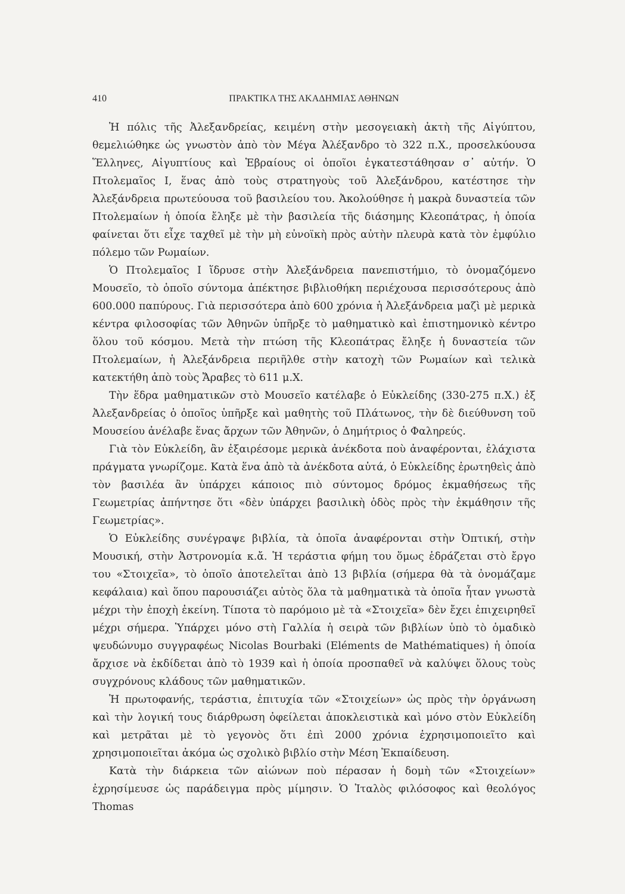410 ΠΡΑΚΤΙΚΑ ΤΗΣ ΑΚΑΔΗΜΙΑΣ ΑΘΗΝΩΝ
Ἡ πόλις τῆς Ἀλεξανδρείας, κειμένη στὴν μεσογειακὴ ἀκτὴ τῆς Αἰγύπτου, θεμελιώθηκε ὡς γνωστὸν ἀπὸ τὸν Μέγα Ἀλέξανδρο τὸ 322 π.Χ., προσελκύουσα Ἕλληνες, Αἰγυπτίους καὶ Ἑβραίους οἱ ὁποῖοι ἐγκατεστάθησαν σ᾽ αὐτήν. Ὁ Πτολεμαῖος Ι, ἕνας ἀπὸ τοὺς στρατηγοὺς τοῦ Ἀλεξάνδρου, κατέστησε τὴν Ἀλεξάνδρεια πρωτεύουσα τοῦ βασιλείου του. Ἀκολούθησε ἡ μακρὰ δυναστεία τῶν Πτολεμαίων ἡ ὁποία ἔληξε μὲ τὴν βασιλεία τῆς διάσημης Κλεοπάτρας, ἡ ὁποία φαίνεται ὅτι εἶχε ταχθεῖ μὲ τὴν μὴ εὐνοϊκὴ πρὸς αὐτὴν πλευρὰ κατὰ τὸν ἐμφύλιο πόλεμο τῶν Ρωμαίων.
Ὁ Πτολεμαῖος Ι ἵδρυσε στὴν Ἀλεξάνδρεια πανεπιστήμιο, τὸ ὀνομαζόμενο Μουσεῖο, τὸ ὁποῖο σύντομα ἀπέκτησε βιβλιοθήκη περιέχουσα περισσότερους ἀπὸ 600.000 παπύρους. Γιὰ περισσότερα ἀπὸ 600 χρόνια ἡ Ἀλεξάνδρεια μαζὶ μὲ μερικὰ κέντρα φιλοσοφίας τῶν Ἀθηνῶν ὑπῆρξε τὸ μαθηματικὸ καὶ ἐπιστημονικὸ κέντρο ὅλου τοῦ κόσμου. Μετὰ τὴν πτώση τῆς Κλεοπάτρας ἔληξε ἡ δυναστεία τῶν Πτολεμαίων, ἡ Ἀλεξάνδρεια περιῆλθε στὴν κατοχὴ τῶν Ρωμαίων καὶ τελικὰ κατεκτήθη ἀπὸ τοὺς Ἄραβες τὸ 611 μ.Χ.
Τὴν ἕδρα μαθηματικῶν στὸ Μουσεῖο κατέλαβε ὁ Εὐκλείδης (330-275 π.Χ.) ἐξ Ἀλεξανδρείας ὁ ὁποῖος ὑπῆρξε καὶ μαθητὴς τοῦ Πλάτωνος, τὴν δὲ διεύθυνση τοῦ Μουσείου ἀνέλαβε ἕνας ἄρχων τῶν Ἀθηνῶν, ὁ Δημήτριος ὁ Φαληρεύς.
Γιὰ τὸν Εὐκλείδη, ἂν ἐξαιρέσομε μερικὰ ἀνέκδοτα ποὺ ἀναφέρονται, ἐλάχιστα πράγματα γνωρίζομε. Κατὰ ἕνα ἀπὸ τὰ ἀνέκδοτα αὐτά, ὁ Εὐκλείδης ἐρωτηθεὶς ἀπὸ τὸν βασιλέα ἂν ὑπάρχει κάποιος πιὸ σύντομος δρόμος ἐκμαθήσεως τῆς Γεωμετρίας ἀπήντησε ὅτι «δὲν ὑπάρχει βασιλικὴ ὁδὸς πρὸς τὴν ἐκμάθησιν τῆς Γεωμετρίας».
Ὁ Εὐκλείδης συνέγραψε βιβλία, τὰ ὁποῖα ἀναφέρονται στὴν Ὀπτική, στὴν Μουσική, στὴν Ἀστρονομία κ.ἄ. Ἡ τεράστια φήμη του ὅμως ἑδράζεται στὸ ἔργο του «Στοιχεῖα», τὸ ὁποῖο ἀποτελεῖται ἀπὸ 13 βιβλία (σήμερα θὰ τὰ ὀνομάζαμε κεφάλαια) καὶ ὅπου παρουσιάζει αὐτὸς ὅλα τὰ μαθηματικὰ τὰ ὁποῖα ἦταν γνωστὰ μέχρι τὴν ἐποχὴ ἐκείνη. Τίποτα τὸ παρόμοιο μὲ τὰ «Στοιχεῖα» δὲν ἔχει ἐπιχειρηθεῖ μέχρι σήμερα. Ὑπάρχει μόνο στὴ Γαλλία ἡ σειρὰ τῶν βιβλίων ὑπὸ τὸ ὁμαδικὸ ψευδώνυμο συγγραφέως Nicolas Bourbaki (Eléments de Mathématiques) ἡ ὁποία ἄρχισε νὰ ἐκδίδεται ἀπὸ τὸ 1939 καὶ ἡ ὁποία προσπαθεῖ νὰ καλύψει ὅλους τοὺς συγχρόνους κλάδους τῶν μαθηματικῶν.
Ἡ πρωτοφανής, τεράστια, ἐπιτυχία τῶν «Στοιχείων» ὡς πρὸς τὴν ὀργάνωση καὶ τὴν λογική τους διάρθρωση ὀφείλεται ἀποκλειστικὰ καὶ μόνο στὸν Εὐκλείδη καὶ μετρᾶται μὲ τὸ γεγονὸς ὅτι ἐπὶ 2000 χρόνια ἐχρησιμοποιεῖτο καὶ χρησιμοποιεῖται ἀκόμα ὡς σχολικὸ βιβλίο στὴν Μέση Ἐκπαίδευση.
Κατὰ τὴν διάρκεια τῶν αἰώνων ποὺ πέρασαν ἡ δομὴ τῶν «Στοιχείων» ἐχρησίμευσε ὡς παράδειγμα πρὸς μίμησιν. Ὁ Ἰταλὸς φιλόσοφος καὶ θεολόγος Thomas